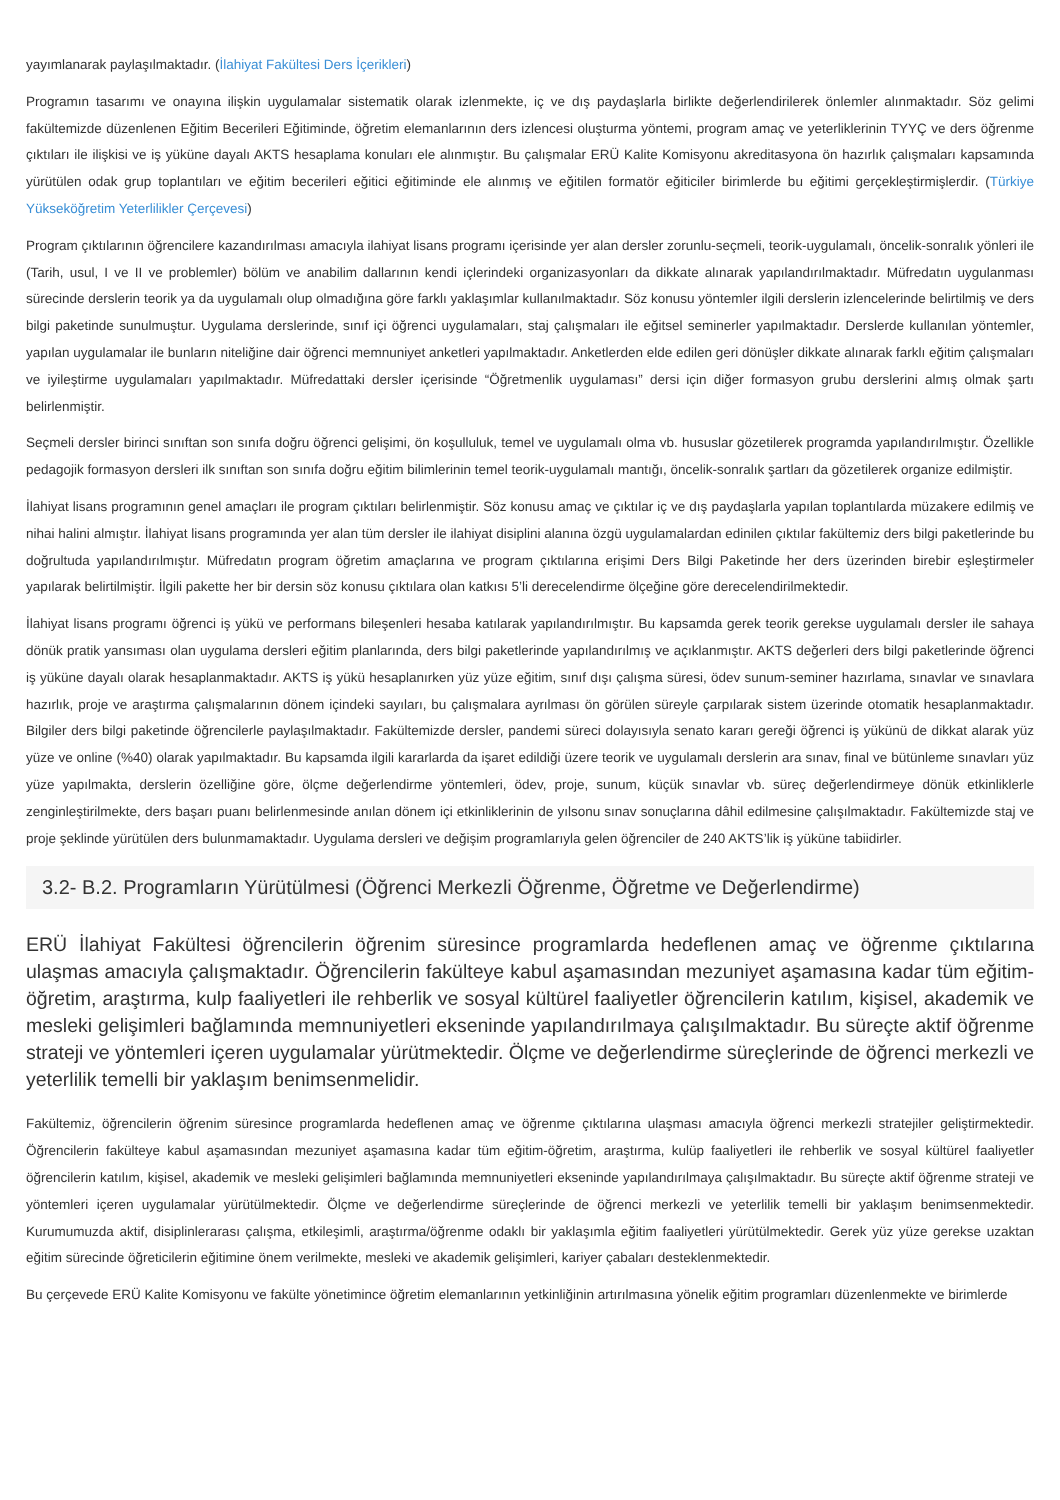yayımlanarak paylaşılmaktadır. (İlahiyat Fakültesi Ders İçerikleri)
Programın tasarımı ve onayına ilişkin uygulamalar sistematik olarak izlenmekte, iç ve dış paydaşlarla birlikte değerlendirilerek önlemler alınmaktadır. Söz gelimi fakültemizde düzenlenen Eğitim Becerileri Eğitiminde, öğretim elemanlarının ders izlencesi oluşturma yöntemi, program amaç ve yeterliklerinin TYYÇ ve ders öğrenme çıktıları ile ilişkisi ve iş yüküne dayalı AKTS hesaplama konuları ele alınmıştır. Bu çalışmalar ERÜ Kalite Komisyonu akreditasyona ön hazırlık çalışmaları kapsamında yürütülen odak grup toplantıları ve eğitim becerileri eğitici eğitiminde ele alınmış ve eğitilen formatör eğiticiler birimlerde bu eğitimi gerçekleştirmişlerdir. (Türkiye Yükseköğretim Yeterlilikler Çerçevesi)
Program çıktılarının öğrencilere kazandırılması amacıyla ilahiyat lisans programı içerisinde yer alan dersler zorunlu-seçmeli, teorik-uygulamalı, öncelik-sonralık yönleri ile (Tarih, usul, I ve II ve problemler) bölüm ve anabilim dallarının kendi içlerindeki organizasyonları da dikkate alınarak yapılandırılmaktadır. Müfredatın uygulanması sürecinde derslerin teorik ya da uygulamalı olup olmadığına göre farklı yaklaşımlar kullanılmaktadır. Söz konusu yöntemler ilgili derslerin izlencelerinde belirtilmiş ve ders bilgi paketinde sunulmuştur. Uygulama derslerinde, sınıf içi öğrenci uygulamaları, staj çalışmaları ile eğitsel seminerler yapılmaktadır. Derslerde kullanılan yöntemler, yapılan uygulamalar ile bunların niteliğine dair öğrenci memnuniyet anketleri yapılmaktadır. Anketlerden elde edilen geri dönüşler dikkate alınarak farklı eğitim çalışmaları ve iyileştirme uygulamaları yapılmaktadır. Müfredattaki dersler içerisinde “Öğretmenlik uygulaması” dersi için diğer formasyon grubu derslerini almış olmak şartı belirlenmiştir.
Seçmeli dersler birinci sınıftan son sınıfa doğru öğrenci gelişimi, ön koşulluluk, temel ve uygulamalı olma vb. hususlar gözetilerek programda yapılandırılmıştır. Özellikle pedagojik formasyon dersleri ilk sınıftan son sınıfa doğru eğitim bilimlerinin temel teorik-uygulamalı mantığı, öncelik-sonralık şartları da gözetilerek organize edilmiştir.
İlahiyat lisans programının genel amaçları ile program çıktıları belirlenmiştir. Söz konusu amaç ve çıktılar iç ve dış paydaşlarla yapılan toplantılarda müzakere edilmiş ve nihai halini almıştır. İlahiyat lisans programında yer alan tüm dersler ile ilahiyat disiplini alanına özgü uygulamalardan edinilen çıktılar fakültemiz ders bilgi paketlerinde bu doğrultuda yapılandırılmıştır. Müfredatın program öğretim amaçlarına ve program çıktılarına erişimi Ders Bilgi Paketinde her ders üzerinden birebir eşleştirmeler yapılarak belirtilmiştir. İlgili pakette her bir dersin söz konusu çıktılara olan katkısı 5’li derecelendirme ölçeğine göre derecelendirilmektedir.
İlahiyat lisans programı öğrenci iş yükü ve performans bileşenleri hesaba katılarak yapılandırılmıştır. Bu kapsamda gerek teorik gerekse uygulamalı dersler ile sahaya dönük pratik yansıması olan uygulama dersleri eğitim planlarında, ders bilgi paketlerinde yapılandırılmış ve açıklanmıştır. AKTS değerleri ders bilgi paketlerinde öğrenci iş yüküne dayalı olarak hesaplanmaktadır. AKTS iş yükü hesaplanırken yüz yüze eğitim, sınıf dışı çalışma süresi, ödev sunum-seminer hazırlama, sınavlar ve sınavlara hazırlık, proje ve araştırma çalışmalarının dönem içindeki sayıları, bu çalışmalara ayrılması ön görülen süreyle çarpılarak sistem üzerinde otomatik hesaplanmaktadır. Bilgiler ders bilgi paketinde öğrencilerle paylaşılmaktadır. Fakültemizde dersler, pandemi süreci dolayısıyla senato kararı gereği öğrenci iş yükünü de dikkat alarak yüz yüze ve online (%40) olarak yapılmaktadır. Bu kapsamda ilgili kararlarda da işaret edildiği üzere teorik ve uygulamalı derslerin ara sınav, final ve bütünleme sınavları yüz yüze yapılmakta, derslerin özelliğine göre, ölçme değerlendirme yöntemleri, ödev, proje, sunum, küçük sınavlar vb. süreç değerlendirmeye dönük etkinliklerle zenginleştirilmekte, ders başarı puanı belirlenmesinde anılan dönem içi etkinliklerinin de yılsonu sınav sonuçlarına dâhil edilmesine çalışılmaktadır. Fakültemizde staj ve proje şeklinde yürütülen ders bulunmamaktadır. Uygulama dersleri ve değişim programlarıyla gelen öğrenciler de 240 AKTS’lik iş yüküne tabiidirler.
3.2- B.2. Programların Yürütülmesi (Öğrenci Merkezli Öğrenme, Öğretme ve Değerlendirme)
ERÜ İlahiyat Fakültesi öğrencilerin öğrenim süresince programlarda hedeflenen amaç ve öğrenme çıktılarına ulaşmas amacıyla çalışmaktadır. Öğrencilerin fakülteye kabul aşamasından mezuniyet aşamasına kadar tüm eğitim-öğretim, araştırma, kulp faaliyetleri ile rehberlik ve sosyal kültürel faaliyetler öğrencilerin katılım, kişisel, akademik ve mesleki gelişimleri bağlamında memnuniyetleri ekseninde yapılandırılmaya çalışılmaktadır. Bu süreçte aktif öğrenme strateji ve yöntemleri içeren uygulamalar yürütmektedir. Ölçme ve değerlendirme süreçlerinde de öğrenci merkezli ve yeterlilik temelli bir yaklaşım benimsenmelidir.
Fakültemiz, öğrencilerin öğrenim süresince programlarda hedeflenen amaç ve öğrenme çıktılarına ulaşması amacıyla öğrenci merkezli stratejiler geliştirmektedir. Öğrencilerin fakülteye kabul aşamasından mezuniyet aşamasına kadar tüm eğitim-öğretim, araştırma, kulüp faaliyetleri ile rehberlik ve sosyal kültürel faaliyetler öğrencilerin katılım, kişisel, akademik ve mesleki gelişimleri bağlamında memnuniyetleri ekseninde yapılandırılmaya çalışılmaktadır. Bu süreçte aktif öğrenme strateji ve yöntemleri içeren uygulamalar yürütülmektedir. Ölçme ve değerlendirme süreçlerinde de öğrenci merkezli ve yeterlilik temelli bir yaklaşım benimsenmektedir. Kurumumuzda aktif, disiplinlerarası çalışma, etkileşimli, araştırma/öğrenme odaklı bir yaklaşımla eğitim faaliyetleri yürütülmektedir. Gerek yüz yüze gerekse uzaktan eğitim sürecinde öğreticilerin eğitimine önem verilmekte, mesleki ve akademik gelişimleri, kariyer çabaları desteklenmektedir.
Bu çerçevede ERÜ Kalite Komisyonu ve fakülte yönetimince öğretim elemanlarının yetkinliğinin artırılmasına yönelik eğitim programları düzenlenmekte ve birimlerde